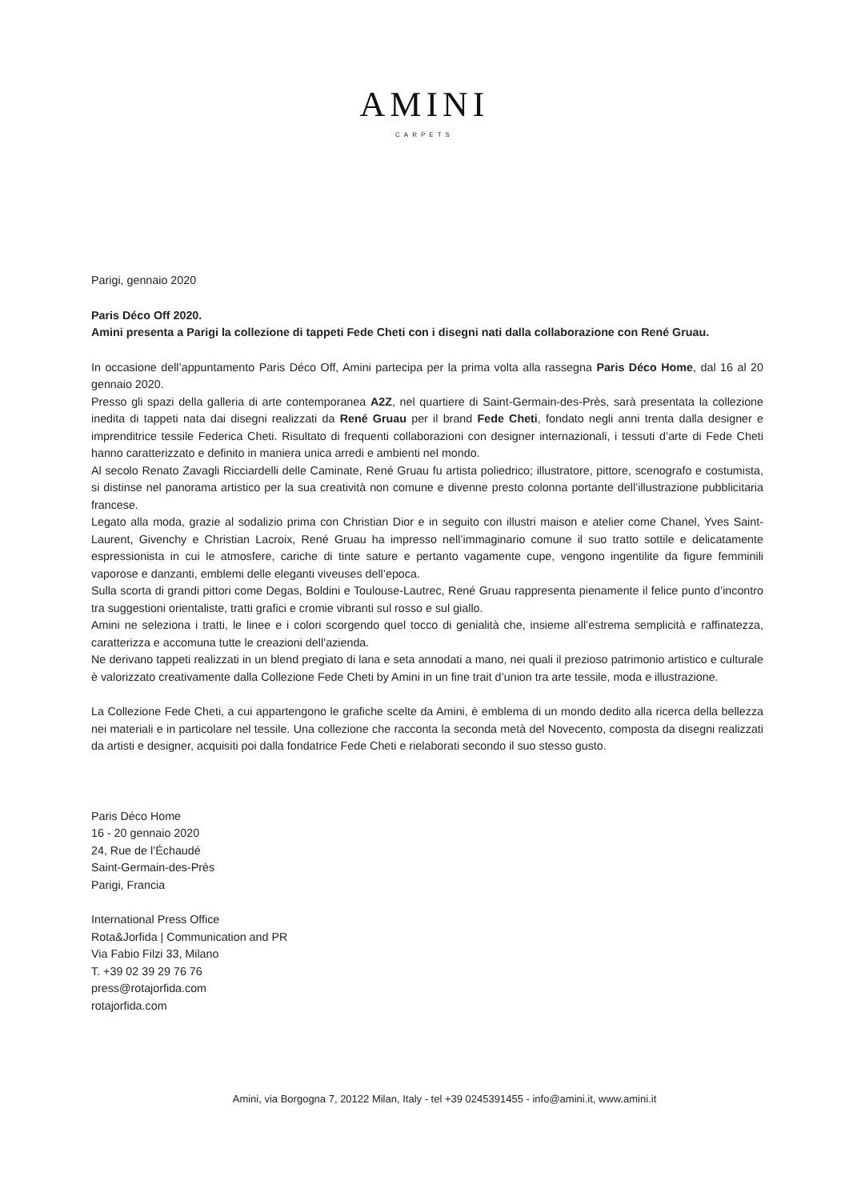AMINI
CARPETS
Parigi, gennaio 2020
Paris Déco Off 2020.
Amini presenta a Parigi la collezione di tappeti Fede Cheti con i disegni nati dalla collaborazione con René Gruau.
In occasione dell’appuntamento Paris Déco Off, Amini partecipa per la prima volta alla rassegna Paris Déco Home, dal 16 al 20 gennaio 2020.
Presso gli spazi della galleria di arte contemporanea A2Z, nel quartiere di Saint-Germain-des-Près, sarà presentata la collezione inedita di tappeti nata dai disegni realizzati da René Gruau per il brand Fede Cheti, fondato negli anni trenta dalla designer e imprenditrice tessile Federica Cheti. Risultato di frequenti collaborazioni con designer internazionali, i tessuti d’arte di Fede Cheti hanno caratterizzato e definito in maniera unica arredi e ambienti nel mondo.
Al secolo Renato Zavagli Ricciardelli delle Caminate, René Gruau fu artista poliedrico; illustratore, pittore, scenografo e costumista, si distinse nel panorama artistico per la sua creatività non comune e divenne presto colonna portante dell’illustrazione pubblicitaria francese.
Legato alla moda, grazie al sodalizio prima con Christian Dior e in seguito con illustri maison e atelier come Chanel, Yves Saint-Laurent, Givenchy e Christian Lacroix, René Gruau ha impresso nell’immaginario comune il suo tratto sottile e delicatamente espressionista in cui le atmosfere, cariche di tinte sature e pertanto vagamente cupe, vengono ingentilite da figure femminili vaporose e danzanti, emblemi delle eleganti viveuses dell’epoca.
Sulla scorta di grandi pittori come Degas, Boldini e Toulouse-Lautrec, René Gruau rappresenta pienamente il felice punto d’incontro tra suggestioni orientaliste, tratti grafici e cromie vibranti sul rosso e sul giallo.
Amini ne seleziona i tratti, le linee e i colori scorgendo quel tocco di genialità che, insieme all’estrema semplicità e raffinatezza, caratterizza e accomuna tutte le creazioni dell’azienda.
Ne derivano tappeti realizzati in un blend pregiato di lana e seta annodati a mano, nei quali il prezioso patrimonio artistico e culturale è valorizzato creativamente dalla Collezione Fede Cheti by Amini in un fine trait d’union tra arte tessile, moda e illustrazione.
La Collezione Fede Cheti, a cui appartengono le grafiche scelte da Amini, è emblema di un mondo dedito alla ricerca della bellezza nei materiali e in particolare nel tessile. Una collezione che racconta la seconda metà del Novecento, composta da disegni realizzati da artisti e designer, acquisiti poi dalla fondatrice Fede Cheti e rielaborati secondo il suo stesso gusto.
Paris Déco Home
16 - 20 gennaio 2020
24, Rue de l’Échaudé
Saint-Germain-des-Près
Parigi, Francia
International Press Office
Rota&Jorfida | Communication and PR
Via Fabio Filzi 33, Milano
T. +39 02 39 29 76 76
press@rotajorfida.com
rotajorfida.com
Amini, via Borgogna 7, 20122 Milan, Italy - tel +39 0245391455 - info@amini.it, www.amini.it